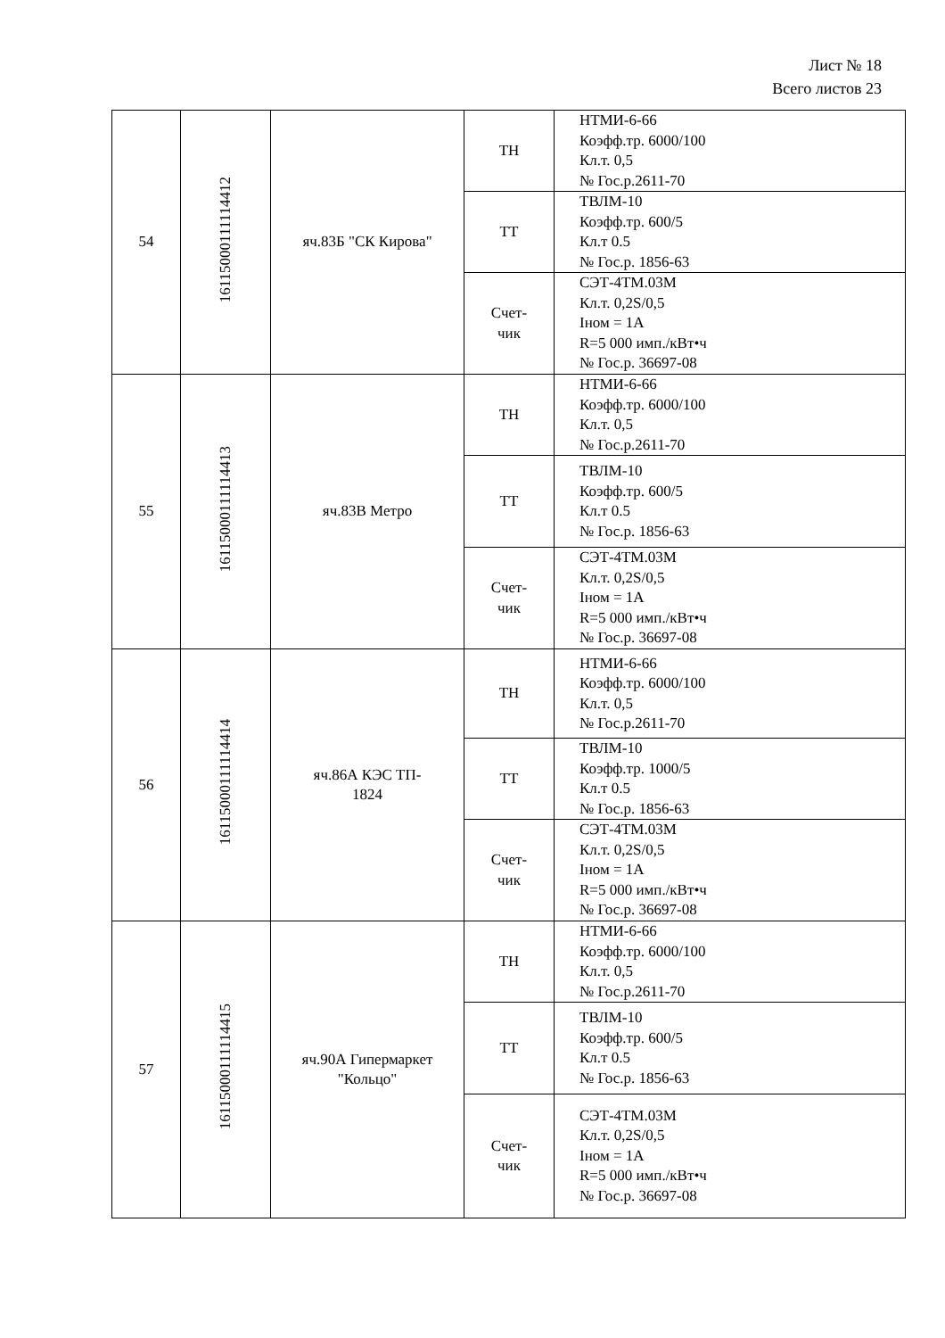Лист № 18
Всего листов 23
| 54 | 16115000111114412 | яч.83Б "СК Кирова" | ТН | НТМИ-6-66 Коэфф.тр. 6000/100 Кл.т. 0,5 № Гос.р.2611-70 |
| | | | ТТ | ТВЛМ-10 Коэфф.тр. 600/5 Кл.т 0.5 № Гос.р. 1856-63 |
| | | | Счет- чик | СЭТ-4ТМ.03М Кл.т. 0,2S/0,5 Iном = 1А R=5 000 имп./кВт•ч № Гос.р. 36697-08 |
| 55 | 16115000111114413 | яч.83В Метро | ТН | НТМИ-6-66 Коэфф.тр. 6000/100 Кл.т. 0,5 № Гос.р.2611-70 |
| | | | ТТ | ТВЛМ-10 Коэфф.тр. 600/5 Кл.т 0.5 № Гос.р. 1856-63 |
| | | | Счет- чик | СЭТ-4ТМ.03М Кл.т. 0,2S/0,5 Iном = 1А R=5 000 имп./кВт•ч № Гос.р. 36697-08 |
| 56 | 16115000111114414 | яч.86А КЭС ТП- 1824 | ТН | НТМИ-6-66 Коэфф.тр. 6000/100 Кл.т. 0,5 № Гос.р.2611-70 |
| | | | ТТ | ТВЛМ-10 Коэфф.тр. 1000/5 Кл.т 0.5 № Гос.р. 1856-63 |
| | | | Счет- чик | СЭТ-4ТМ.03М Кл.т. 0,2S/0,5 Iном = 1А R=5 000 имп./кВт•ч № Гос.р. 36697-08 |
| 57 | 16115000111114415 | яч.90А Гипермаркет "Кольцо" | ТН | НТМИ-6-66 Коэфф.тр. 6000/100 Кл.т. 0,5 № Гос.р.2611-70 |
| | | | ТТ | ТВЛМ-10 Коэфф.тр. 600/5 Кл.т 0.5 № Гос.р. 1856-63 |
| | | | Счет- чик | СЭТ-4ТМ.03М Кл.т. 0,2S/0,5 Iном = 1А R=5 000 имп./кВт•ч № Гос.р. 36697-08 |